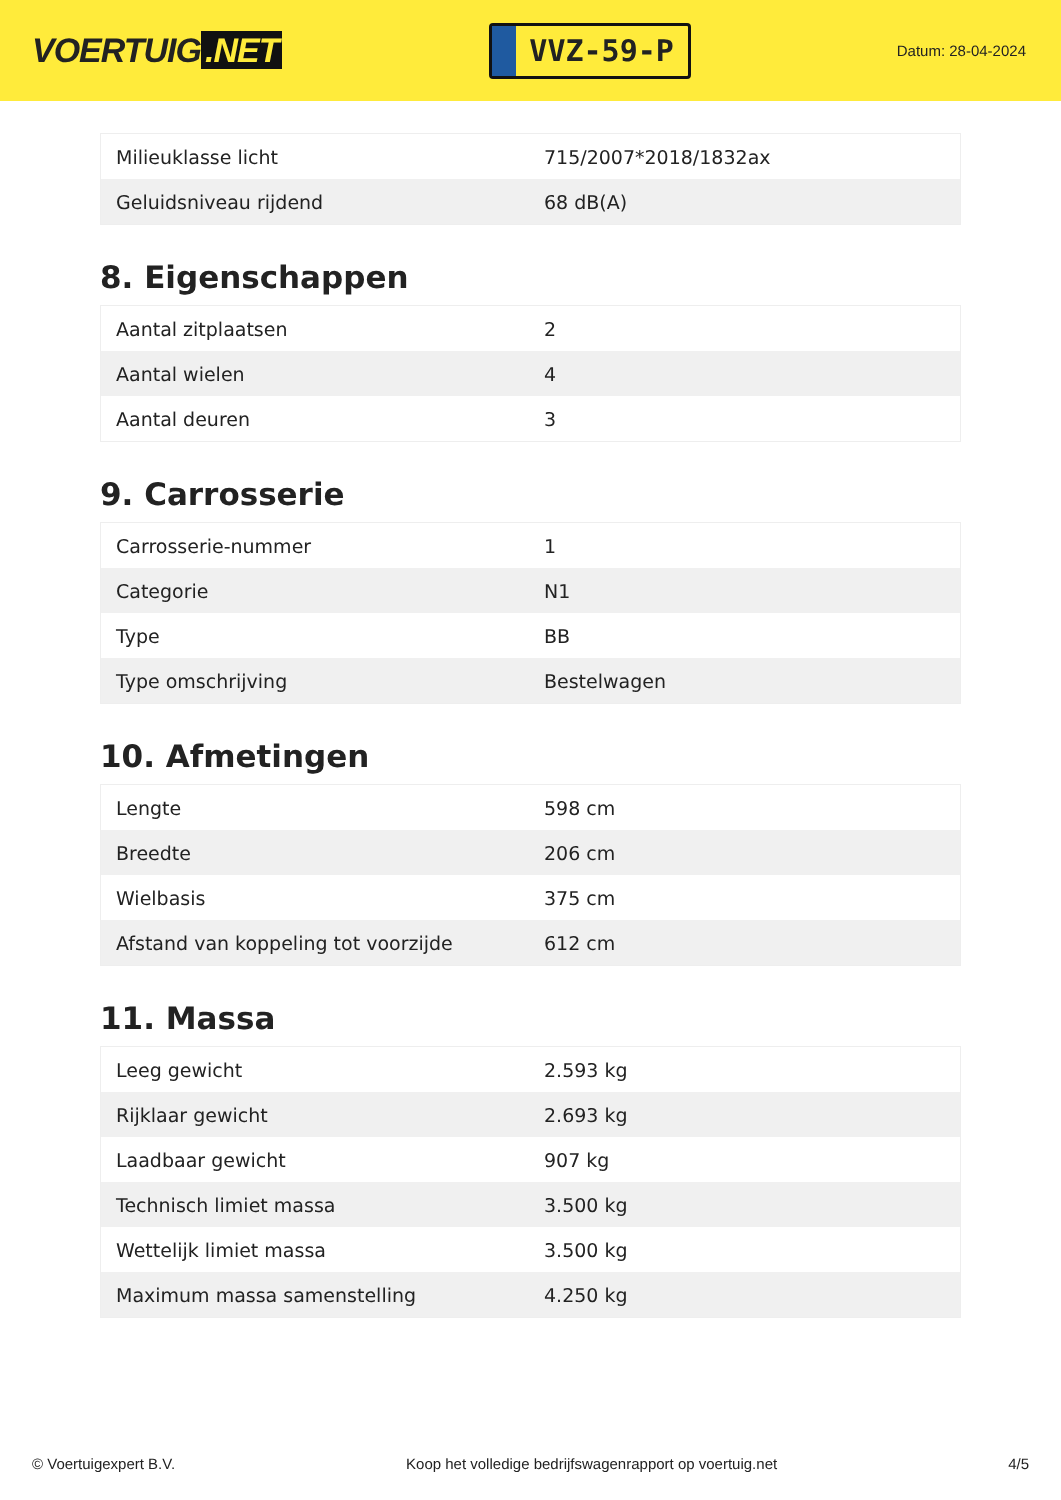VOERTUIG.NET
VVZ-59-P
Datum: 28-04-2024
| Milieuklasse licht | 715/2007*2018/1832ax |
| Geluidsniveau rijdend | 68 dB(A) |
8. Eigenschappen
| Aantal zitplaatsen | 2 |
| Aantal wielen | 4 |
| Aantal deuren | 3 |
9. Carrosserie
| Carrosserie-nummer | 1 |
| Categorie | N1 |
| Type | BB |
| Type omschrijving | Bestelwagen |
10. Afmetingen
| Lengte | 598 cm |
| Breedte | 206 cm |
| Wielbasis | 375 cm |
| Afstand van koppeling tot voorzijde | 612 cm |
11. Massa
| Leeg gewicht | 2.593 kg |
| Rijklaar gewicht | 2.693 kg |
| Laadbaar gewicht | 907 kg |
| Technisch limiet massa | 3.500 kg |
| Wettelijk limiet massa | 3.500 kg |
| Maximum massa samenstelling | 4.250 kg |
© Voertuigexpert B.V. Koop het volledige bedrijfswagenrapport op voertuig.net 4/5